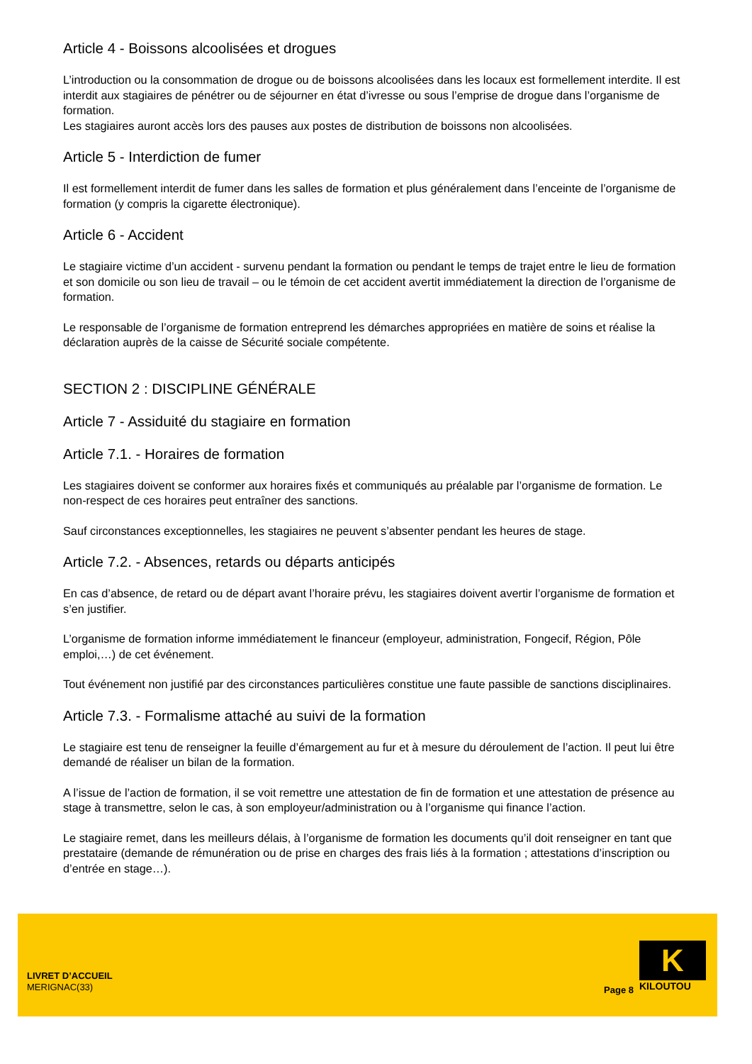Article 4 - Boissons alcoolisées et drogues
L’introduction ou la consommation de drogue ou de boissons alcoolisées dans les locaux est formellement interdite. Il est interdit aux stagiaires de pénétrer ou de séjourner en état d’ivresse ou sous l’emprise de drogue dans l’organisme de formation.
Les stagiaires auront accès lors des pauses aux postes de distribution de boissons non alcoolisées.
Article 5 - Interdiction de fumer
Il est formellement interdit de fumer dans les salles de formation et plus généralement dans l’enceinte de l’organisme de formation (y compris la cigarette électronique).
Article 6 - Accident
Le stagiaire victime d’un accident - survenu pendant la formation ou pendant le temps de trajet entre le lieu de formation et son domicile ou son lieu de travail – ou le témoin de cet accident avertit immédiatement la direction de l’organisme de formation.
Le responsable de l’organisme de formation entreprend les démarches appropriées en matière de soins et réalise la déclaration auprès de la caisse de Sécurité sociale compétente.
SECTION 2 : DISCIPLINE GÉNÉRALE
Article 7 - Assiduité du stagiaire en formation
Article 7.1. - Horaires de formation
Les stagiaires doivent se conformer aux horaires fixés et communiqués au préalable par l’organisme de formation. Le non-respect de ces horaires peut entraîner des sanctions.
Sauf circonstances exceptionnelles, les stagiaires ne peuvent s’absenter pendant les heures de stage.
Article 7.2. - Absences, retards ou départs anticipés
En cas d’absence, de retard ou de départ avant l’horaire prévu, les stagiaires doivent avertir l’organisme de formation et s’en justifier.
L’organisme de formation informe immédiatement le financeur (employeur, administration, Fongecif, Région, Pôle emploi,…) de cet événement.
Tout événement non justifié par des circonstances particulières constitue une faute passible de sanctions disciplinaires.
Article 7.3. - Formalisme attaché au suivi de la formation
Le stagiaire est tenu de renseigner la feuille d’émargement au fur et à mesure du déroulement de l’action. Il peut lui être demandé de réaliser un bilan de la formation.
A l’issue de l’action de formation, il se voit remettre une attestation de fin de formation et une attestation de présence au stage à transmettre, selon le cas, à son employeur/administration ou à l’organisme qui finance l’action.
Le stagiaire remet, dans les meilleurs délais, à l’organisme de formation les documents qu’il doit renseigner en tant que prestataire (demande de rémunération ou de prise en charges des frais liés à la formation ; attestations d’inscription ou d’entrée en stage…).
LIVRET D’ACCUEIL
MERIGNAC(33)
Page 8
K
KILOUTOU